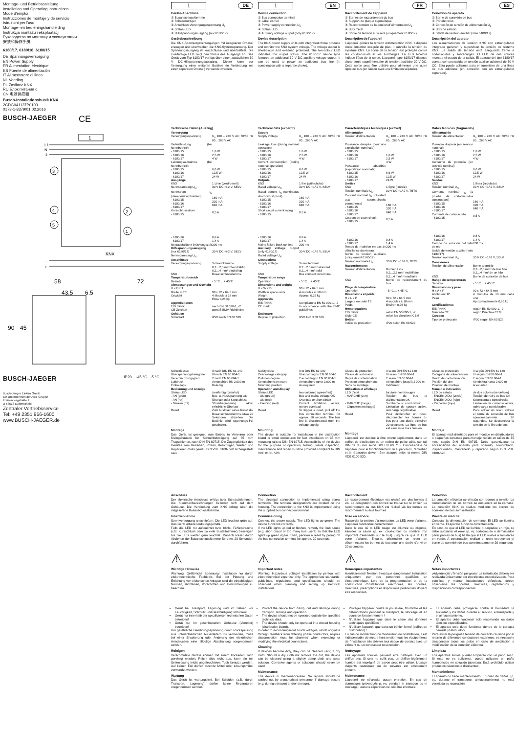Montage- und Betriebsanleitung
Installation and Operating Instructions
Mode d'emploi
Instrucciones de montaje y de servicio
Istruzioni per l'uso
Montage- en bedieningshandleiding
Instrukcja montażu i eksploatacji
Руководство по монтажу и эксплуатации
安装和操作手册
6180/17, 6180/16, 6180/15
DE Spannungsversorgung
EN Power Supply
FR Alimentation électrique
ES Fuente de alimentación
IT Alimentatore di linea
NL Voeding
PL Zasilacz KNX
RU Блок питания с
CN 电源供应器
Busch-Installationsbus® KNX
2CDG941137P0103
0173-1-8379/01.02.2016
BUSCH-JAEGER CE
1
L1
N
⏚
3
4
5
2
1
KNX
–
+
58
43.5
6.5
72
90
45
BUSCH-JAEGER IP20 +45 °C -5 °C
Busch-Jaeger Elektro GmbH
Ein Unternehmen der ABB-Gruppe
Freisenbergstraße 2
D-58513 Lüdenscheid
Zentraler Vertriebsservice
Tel: +49 2351 956-1600
www.BUSCH-JAEGER.de
1 DE
Geräte-Anschluss
① Busanschlussklemme
② Schildernträger
③ Anschluss Versorgungsspannung U<sub>s</sub>
④ Status-LED
⑤ Hilfsspannungsausgang (nur 6180/17)
Gerätebeschreibung
Die KNX-Spannungsversorgungen mit integrierter Drossel erzeugen und überwachen die KNX-Systemspannung. Der Spannungsausgang ist kurzschluss- und überlastfest. Die zweifarbige LED zeigt den Status des Ausgangs an. Das Gerät vom Typ 6180/17 verfügt über einen zusätzlichen 30 V DC-Hilfsspannungsausgang. Dieser kann zur Versorgung einer weiteren Buslinie (in Verbindung mit einer separaten Drossel) verwendet werden.
1 EN
Device connection
① Bus connection terminal
② Label carrier
③ Power supply connection U<sub>s</sub>
④ Status LED
⑤ Auxiliary voltage output (only 6180/17)
Device description
The KNX power supply units with integrated choke produce and monitor the KNX system voltage. The voltage output is short-circuit and overload protected. The two-colour LED indicates the output status. The 6180/17 device type features an additional 30 V DC auxiliary voltage output. It can be used to power an additional bus line (in combination with a separate choke).
1 FR
Raccordement de l'appareil
① Bornes de raccordement du bus
② Support de plaque signalétique
③ Raccordement de la tension d'alimentation U<sub>s</sub>
④ LED d'état
⑤ Sortie de tension auxiliaire (uniquement 6180/17)
Description de l'appareil
L'appareil génère la tension d'alimentation KNX, il dispose d'une limitation intégrée de plus, il surveille la tension du système KNX. La sortie de la tension est protégée contre les courts-circuits et les surcharges. La LED bicolore indique l'état de la sortie. L'appareil type 6180/17 dispose d'une sortie supplémentaire de tension auxiliaire 30 V DC. Cette sortie peut être utilisée pour alimenter une autre ligne de bus (en liaison avec une limitation séparée).
1 ES
Conexión de aparato
① Borne de conexión de bus
② Portaletreros
③ Conexión de tensión de alimentación U<sub>s</sub>
④ LED de estado
⑤ Salida de tensión auxiliar (solo 6180/17)
Descripción del aparato
Las alimentaciones de tensión KNX con estrangulador integrado generan y supervisan la tensión de sistema KNX. La salida de tensión está asegurada frente a cortocircuitos y sobrecargas. El LED de dos colores muestra el estado de la salida. El aparato del tipo 6180/17 cuenta con una salida de tensión auxiliar adicional de 30 V CC. Esta puede utilizarse para el suministro de una línea de bus adicional (en conexión con un estrangulador separado).
Technische Daten (Auszug)
| Versorgung | |
| Versorgungsspannung | U<sub>s</sub> 100 – 240 V AC 50/60 Hz 85…265 V AC |
| Verlustleistung (bei Nennbetrieb) - 6180/15 - 6180/16 - 6180/17 | 1,8 W 2,5 W 4 W |
| Leistungsaufnahme (bei Nennbetrieb) - 6180/15 - 6180/16 - 6180/17 | 6,6 W 12,5 W 24 W |
| Ausgänge KNX Nennspannung U<sub>N</sub> Nennstrom I<sub>N</sub> (dauerkurzschlussfest) - 6180/15 - 6180/16 - 6180/17 Kurzschlussstrom - 6180/15 | 1 Linie (verdrosselt) 30 V DC +/-2 V, SELV 160 mA 320 mA 640 mA 0,5 A |
| - 6180/16 - 6180/17 Netzausfallüber-brückungszeit | 0,8 A 1,4 A 200 ms |
| Hilfsspannungsausgang (nur 6180/17) Nennspannung U<sub>N</sub> | 30 V DC +/-2 V, SELV |
| Anschlüsse Versorgungsspannung KNX | Schraubklemme 0,2…2,5 mm² feindrähtig 0,2…4 mm² eindrähtig Busanschlussklemme |
| Temperaturbereich Betrieb | - 5 °C… + 45°C |
| Abmessungen und Gewicht H x B x T Breite in TE Gewicht | 90 x 72 x 64,5 mm 4 Module à 18 mm Etwa 0,26 kg |
| Approbationen EIB / KNX CE-Zeichen | nach EN 50 090-1, -2 gemäß EMV-Richtlinien |
| Gehäuse Schutzart | IP20 nach EN 60 529 |
Technical data (excerpt)
| Supply | |
| Supply voltage | U<sub>s</sub> 100 – 240 V AC 50/60 Hz 85…265 V AC |
| Leakage loss (during nominal operation) - 6180/15 - 6180/16 - 6180/17 | 1.8 W 2.5 W 4 W |
| Current consumption (during nominal operation) - 6180/15 - 6180/16 - 6180/17 | 6.6 W 12.5 W 24 W |
| Outputs KNX Rated voltage U<sub>N</sub> Rated current I<sub>N</sub> (continuous short-circuit proof) - 6180/15 - 6180/16 - 6180/17 Short circuit current rating - 6180/15 | 1 line (with choke) 30 V DC +1/-2 V, SELV 160 mA 320 mA 640 mA 0.5 A |
| - 6180/16 - 6180/17 Mains failure back-up time | 0.8 A 1.4 A 200 ms |
| Auxiliary voltage output (only 6180/17) Rated voltage U<sub>N</sub> | 30 V DC +1/-2 V, SELV |
| Connections Supply voltage KNX | Screw terminal 0.2…2.5 mm² stranded 0.2…4 mm² solid Bus connection terminal |
| Temperature range Operation | - 5 °C… + 45°C |
| Dimensions and weight H x W x D Width in space units Weight | 90 x 72 x 64.5 mm 4 modules at 18 mm Approx. 0.26 kg |
| Approvals EIB / KNX CE mark | Compliant to EN 50 090-1, -2 In accordance with the EMC guidelines |
| Enclosure Degree of protection | IP20 to EN 60 529 |
Caractéristiques techniques (extrait)
| Alimentation | |
| Tension d'alimentation | U<sub>s</sub> 100 – 240 V AC 50/60 Hz 85…265 V AC |
| Puissance dissipée (pour une exploitation nominale) - 6180/15 - 6180/16 - 6180/17 | 1,8 W 2,5 W 4 W |
| Puissance absorbée (exploitation nominale) - 6180/15 - 6180/16 - 6180/17 | 6,6 W 12,5 W 24 W |
| Sorties KNX Tension nominale U<sub>N</sub> Courant nominal I<sub>N</sub> (résistant aux courts-circuits permanents) - 6180/15 - 6180/16 - 6180/17 Courant de court-circuit - 6180/15 | 1 ligne (limitée) 30 V DC +1/-2 V, TBTS 160 mA 320 mA 640 mA 0,5 A |
| - 6180/16 - 6180/17 Temps de maintien en cas de défaillance du réseau | 0,8 A 1,4 A 200 ms |
| Sortie de tension auxiliaire (uniquement 6180/17) Tension nominale U<sub>N</sub> | 30 V DC +1/-2 V, TBTS |
| Raccordements Tension d'alimentation KNX | Bornier à vis 0,2…2,5 mm² multifilaire 0,2…4 mm² monofilaire Borne de raccordement du bus |
| Plage de température Opération | - 5 °C… + 45 °C |
| Dimensions et poids H x L x P Largeur en unité TE Poids | 90 x 72 x 64,5 mm 4 modules à 18 mm Environ 0,26 kg |
| Homologations EIB / KNX Sigle CE | selon EN 50 090-1, -2 selon les directives CEM |
| Boîtier Indice de protection | IP20 selon EN 60 529 |
Datos técnicos (fragmento)
| Alimentación | |
| Tensión de alimentación | U<sub>s</sub> 100 – 240 V AC 50/60 Hz 85…265 V AC |
| Potencia disipada (en servicio nominal) - 6180/15 - 6180/16 - 6180/17 | 1,8 W 2,5 W 4 W |
| Consumo de potencia (en servicio nominal) - 6180/15 - 6180/16 - 6180/17 | 6,6 W 12,5 W 24 W |
| Salidas KNX Tensión nominal U<sub>N</sub> Corriente nominal I<sub>N</sub> (a prueba de cortocircui-tos continuados) - 6180/15 - 6180/16 - 6180/17 Corriente de cortocircuito - 6180/15 | 1 línea (regulada) 30 V CC +1/-2 V, SELV 160 mA 320 mA 640 mA 0,5 A |
| - 6180/16 - 6180/17 Tiempo de solución del fallo de red | 0,8 A 1,4 A 200 ms |
| Salida de tensión auxiliar (solo 6180/17) Tensión nominal U<sub>N</sub> | 30 V CC +1/-2 V, SELV |
| Conexiones Tensión de alimentación KNX | Borne a tornillo 0,2…2,5 mm² de hilo fino 0,2…4 mm² de un hilo Borne de conexión de bus |
| Rango de temperaturas Servicio | - 5 °C… + 45 °C |
| Dimensiones y peso H x A x P Ancho en HP Peso | 90 x 72 x 64,5 mm 4 módulos de 18 mm cada uno Aproximadamente 0,26 kg |
| Certificaciones EIB / KNX Marcado CE | según EN 50 090-1, -2 según Directiva CEM |
| Carcasa Tipo de protección | IP20 según EN 60 529 |
| Schutzklasse Überspannungskategorie Verschmutzungsgrad Luftdruck Einbaulage | II nach DIN EN 61 140 III nach EN 60 664-1 2 nach EN 60 664-1 Atmosphäre bis 2.000 m Beliebig |
| Bedienung und Anzeige Status-LED - AN (grün) - AN (rot) - Blinken (rot) Reset | zweifarbig (grün/rot) Bus- u. Netzspannung OK Überlast oder Kurzschluss Strombegrenzung aktiv, erhebliche Überlast Zum Auslösen eines Reset die Busanschlussklemme etwa 20 Sekunden abziehen. Die Buslinie wird spannungs-frei geschaltet. |
Montage
Das Gerät ist geeignet zum Einbau in Verteilern oder Kleingehäusen für Schnellbefestigung auf 35 mm Tragschienen, nach DIN EN 60715. Die Zugänglichkeit des Gerätes zum Betreiben, Prüfen, Besichtigen, Warten und Reparieren muss gemäß DIN VDE 0100- 520 sichergestellt sein.
| Safety class Overvoltage category Pollution degree Atmospheric pressure Mounting position | II to DIN EN 61 140 III according to EN 60 664-1 2 according to EN 60 664-1 Atmosphere up to 2,000 m As required |
| Operation and display Status LED - ON (green) - ON (red) - Flashing (red) Reset | two-coloured (green/red) Bus and mains voltage OK Overload or short circuit Current limitation active; severe overload To trigger a reset, pull off the bus connection terminal for approx. 20 seconds. The bus line is disconnected from the voltage supply. |
Mounting
The device is suitable for installation in the distribution board or small enclosures for fast installation on 35 mm mounting rails to DIN EN 60715. Accessibility of the device for the purpose of operation, testing, visual inspection, maintenance and repair must be provided compliant to DIN VDE 0100- 520.
| Classe de protection Classe de surtension Degré de contamination Pression atmosphérique Sens de montage | II selon DIN EN 61 140 III selon EN 60 664-1 2 selon EN 60 664-1 Atmosphère jusqu'à 2 000 m Indifférent |
| Utilisation et affichage LED d'état - MARCHE (vert) - MARCHE (rouge) - Clignotement (rouge) Reset | bicolore (verte/rouge) Tension du bus et d'alimentation OK Surcharge ou court-circuit Limitation de courant active, surcharge significative Pour déclencher un reset, déconnecter les bornes du bus pour une durée d'environ 20 secondes. La ligne du bus est ainsi mise hors tension. |
Montage
L'appareil est destiné à être monté rapidement, dans un coffret de distribution ou un coffret de petite taille, sur rail DIN de 35 mm selon DIN EN 60 715. L'accessibilité de l'appareil pour le fonctionnement, la supervision, l'entretien et la réparation doivent être assurés selon la norme DIN VDE 0100-520.
| Clase de protección Categoría de sobretensión Grado de contaminación Presión del aire Posición de montaje | II según DIN EN 61 140 III según EN 60 664-1 2 según EN 60 664-1 Atmósfera hasta 2 000 m A voluntad |
| Manejo e indicación LED de estado - ENCENDIDO (verde) - ENCENDIDO (rojo) - Parpadeo (rojo) Reset | de dos colores (verde/rojo) Tensión de red y de bus OK Sobrecarga o cortocircuito Limitación de corriente activa, sobrecarga considerable Para activar un reset, extraer el borne de conexión de bus aproximadamente 20 segundos. Se desconecta la tensión de la línea de bus. |
Montaje
El aparato está diseñado para el montaje en distribuidores o pequeñas carcasas para montaje rápido en raíles de 35 mm, según DIN EN 60715. Debe garantizarse la accesibilidad del aparato para operarlo, comprobarlo, inspeccionarlo, mantenerlo y repararlo según DIN VDE 0100-520.
Anschluss
Der elektrische Anschluss erfolgt über Schraubklemmen. Die Klemmenbezeichnungen befinden sich auf dem Gehäuse. Die Verbindung zum KNX erfolgt über die mitgelieferte Busanschlussklemme.
Inbetriebnahme
Stromversorgung anschließen. Die LED leuchtet grün auf. Das Gerät arbeitet ordnungsgemäß.
Falls die LED rot aufleuchtet bzw. blinkt, Fehlerursache (z.B. Kurzschluss oder zu viele Busteilnehmer) beseitigen bis die LED wieder grün leuchtet. Danach Reset durch Abziehen der Busanschlussklemme für etwa 20 Sekunden durchführen.
Connection
The electrical connection is implemented using screw terminals. The terminal designations are located on the housing. The connection to the KNX is implemented using the supplied bus connection terminal.
Commissioning
Connect the power supply. The LED lights up green. The device functions correctly.
If the LED lights up red or flashes, remedy the fault cause (e.g. short circuit or too many bus users) so that the LED lights up green again. Then, perform a reset by pulling off the bus connection terminal for approx. 20 seconds.
Raccordement
Le raccordement électrique est réalisé par des bornes à vis. La désignation des bornes se trouve sur le boîtier. Le raccordement au bus KNX est réalisé via les bornes de raccordement au bus fournies.
Mise en service
Raccorder la tension d'alimentation. La LED verte s'allume. L'appareil fonctionne correctement.
Dans le cas où la LED rouge est allumée ou clignote, éliminez la cause (p. ex. court-circuit ou nombre trop important d'éléments sur le bus) jusqu'à ce que la LED verte s'allume. Ensuite, déclencher un reset en déconnectant les bornes du bus pour une durée d'environ 20 secondes.
Conexión
La conexión eléctrica se efectúa con bornes a tornillo. La denominación de los bornes se encuentra en la carcasa. La conexión KNX se realiza mediante los bornes de conexión de bus suministrados.
Puesta en marcha
Conectar la alimentación de corriente. El LED se ilumina en verde. El aparato funciona correctamente.
En caso de que el LED se ilumine o parpadee en rojo, se debe subsanar el error (p. ej. cortocircuito o demasiados participantes de bus) hasta que el LED vuelva a iluminarse en verde. A continuación realizar el reset extrayendo el borne de conexión de bus aproximadamente 20 segundos.
⚠
Wichtige Hinweise
Warnung! Gefährliche Spannung! Installation nur durch elektrotechnische Fachkraft. Bei der Planung und Errichtung von elektrischen Anlagen sind die einschlägigen Normen, Richtlinien, Vorschriften und Bestimmungen zu beachten.
⚠
Important notes
Warning! Hazardous voltage! Installation by person with electrotechnical expertise only. The appropriate standards, guidelines, regulations and specifications should be observed when planning and setting up electrical installations.
⚠
Remarques importantes
Avertissement! Tension électrique dangereuse! Installation uniquement par des personnes qualifiées en électrotechnique. Lors de la programmation et de la construction d'installations électriques, les normes, directives, prescriptions et dispositions pertinentes doivent être respectées.
⚠
Notas importantes
¡Advertencia! ¡Tensión peligrosa! La instalación deberá ser realizada únicamente por electricistas especializados. Para planificar y montar instalaciones eléctricas, deben observarse las normas, directivas, reglamentos y disposiciones correspondientes.
Gerät bei Transport, Lagerung und im Betrieb vor Feuchtigkeit, Schmutz und Beschädigung schützen!
Gerät nur innerhalb der spezifizierten technischen Daten betreiben!
Gerät nur im geschlossenen Gehäuse (Verteiler) betreiben!
Um gefährliche Berührungsspannung durch Rückspeisung aus unterschiedlichen Außenleitern zu vermeiden, muss bei einer Erweiterung oder Änderung des elektrischen Anschlusses eine allpolige Abschaltung vorgenommen werden.
Reinigen
Verschmutzte Geräte können mit einem trockenen Tuch gereinigt werden. Reicht dies nicht aus, kann ein mit Seifenlösung leicht angefeuchtetes Tuch benutzt werden. Auf keinen Fall dürfen ätzende Mittel oder Lösungsmittel verwendet werden.
Wartung
Das Gerät ist wartungsfrei. Bei Schäden (z.B. durch Transport, Lagerung) dürfen keine Reparaturen vorgenommen werden.
Protect the device from damp, dirt and damage during transport, storage and operation.
The device should not be operated outside the specified technical data.
The device should only be operated in a closed housing (distribution board).
In order to avoid dangerous touch voltages, which originate through feedback from differing phase conductors, all-pole disconnection must be observed when extending or modifying the electrical connections.
Cleaning
If devices become dirty, they can be cleaned using a dry cloth. Should a dry cloth not remove the dirt, the device can be cleaned using a slightly damp cloth and soap solution. Corrosive agents or solutions should never be used.
Maintenance
The device is maintenance-free. No repairs should be carried out by unauthorised personnel if damage occurs (e.g. during transport and/or storage).
Protéger l'appareil contre la poussière, l'humidité et les détériorations pendant le transport, le stockage et en cours de fonctionnement !
N'utiliser l'appareil que dans le cadre des données techniques spécifiées !
N'utiliser l'appareil que dans un boîtier fermé (coffret de distribution) !
En cas de modification ou d'extension de l'installation, il est indispensable de mettre hors tension tous les équipements de l'installation afin d'éviter tout risque de contact avec un élément ou un conducteur sous tension.
Nettoyage
Les appareils souillés peuvent être nettoyés avec un chiffon sec. Si cela ne suffit pas, un chiffon légèrement humide est imprégné de savon peut être utilisé. L'usage d'agents caustiques ou de solvants est absolument proscrit.
Maintenance
L'appareil ne nécessite aucun entretien. En cas de dommages (provoqués p. ex. pendant le transport ou le stockage), aucune réparation ne doit être effectuée.
El aparato debe protegerse contra la humedad, la suciedad y los daños durante el servicio, el transporte y el almacenamiento.
El aparato debe funcionar solo respetando los datos técnicos especificados.
El aparato solo debe funcionar dentro de la carcasa cerrada (distribuidor).
Para evitar la peligrosa tensión de contacto causada por el retorno de diferentes conductores exteriores, es necesario desconectar todos los polos en caso de ampliación o modificación de la conexión eléctrica.
Limpieza
Los aparatos sucios pueden limpiarse con un paño seco. Si esto no es suficiente, puede utilizarse un paño humedecido en solución jabonosa. Está prohibido utilizar productos cáusticos o disolventes.
Mantenimiento
El aparato no tiene mantenimiento. En caso de daños, (p. ej., durante el transporte, almacenamiento) no está permitida su reparación.